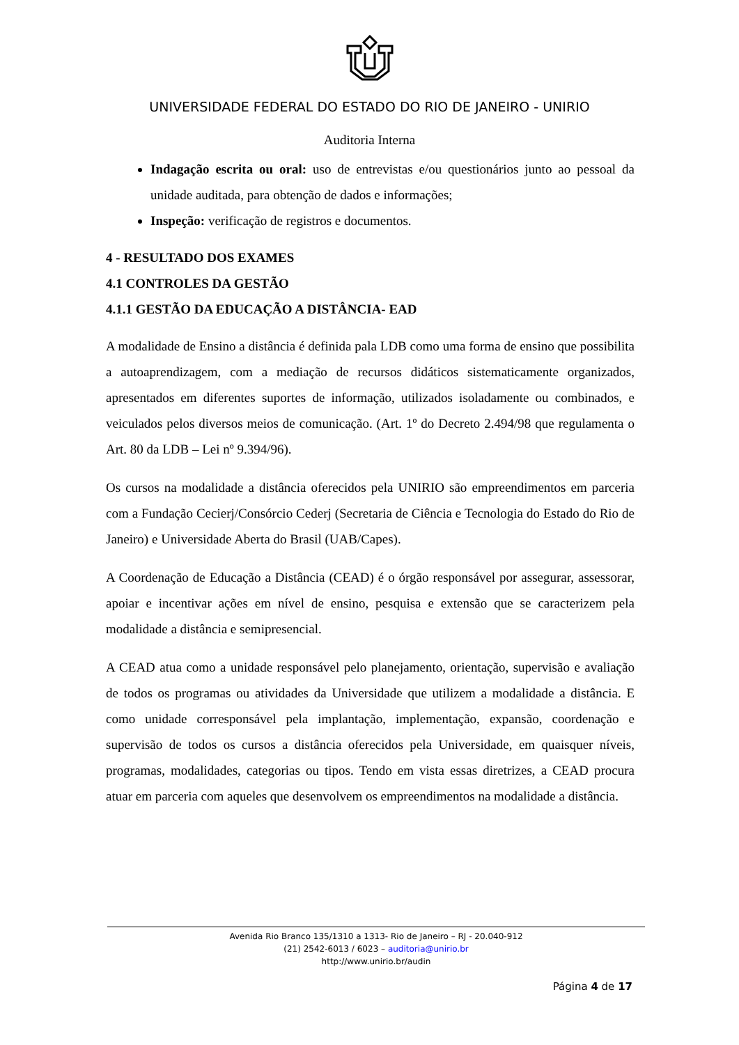UNIVERSIDADE FEDERAL DO ESTADO DO RIO DE JANEIRO - UNIRIO
Auditoria Interna
Indagação escrita ou oral: uso de entrevistas e/ou questionários junto ao pessoal da unidade auditada, para obtenção de dados e informações;
Inspeção: verificação de registros e documentos.
4 - RESULTADO DOS EXAMES
4.1 CONTROLES DA GESTÃO
4.1.1 GESTÃO DA EDUCAÇÃO A DISTÂNCIA- EAD
A modalidade de Ensino a distância é definida pala LDB como uma forma de ensino que possibilita a autoaprendizagem, com a mediação de recursos didáticos sistematicamente organizados, apresentados em diferentes suportes de informação, utilizados isoladamente ou combinados, e veiculados pelos diversos meios de comunicação. (Art. 1º do Decreto 2.494/98 que regulamenta o Art. 80 da LDB – Lei nº 9.394/96).
Os cursos na modalidade a distância oferecidos pela UNIRIO são empreendimentos em parceria com a Fundação Cecierj/Consórcio Cederj (Secretaria de Ciência e Tecnologia do Estado do Rio de Janeiro) e Universidade Aberta do Brasil (UAB/Capes).
A Coordenação de Educação a Distância (CEAD) é o órgão responsável por assegurar, assessorar, apoiar e incentivar ações em nível de ensino, pesquisa e extensão que se caracterizem pela modalidade a distância e semipresencial.
A CEAD atua como a unidade responsável pelo planejamento, orientação, supervisão e avaliação de todos os programas ou atividades da Universidade que utilizem a modalidade a distância. E como unidade corresponsável pela implantação, implementação, expansão, coordenação e supervisão de todos os cursos a distância oferecidos pela Universidade, em quaisquer níveis, programas, modalidades, categorias ou tipos. Tendo em vista essas diretrizes, a CEAD procura atuar em parceria com aqueles que desenvolvem os empreendimentos na modalidade a distância.
Avenida Rio Branco 135/1310 a 1313- Rio de Janeiro – RJ - 20.040-912
(21) 2542-6013 / 6023 – auditoria@unirio.br
http://www.unirio.br/audin
Página 4 de 17